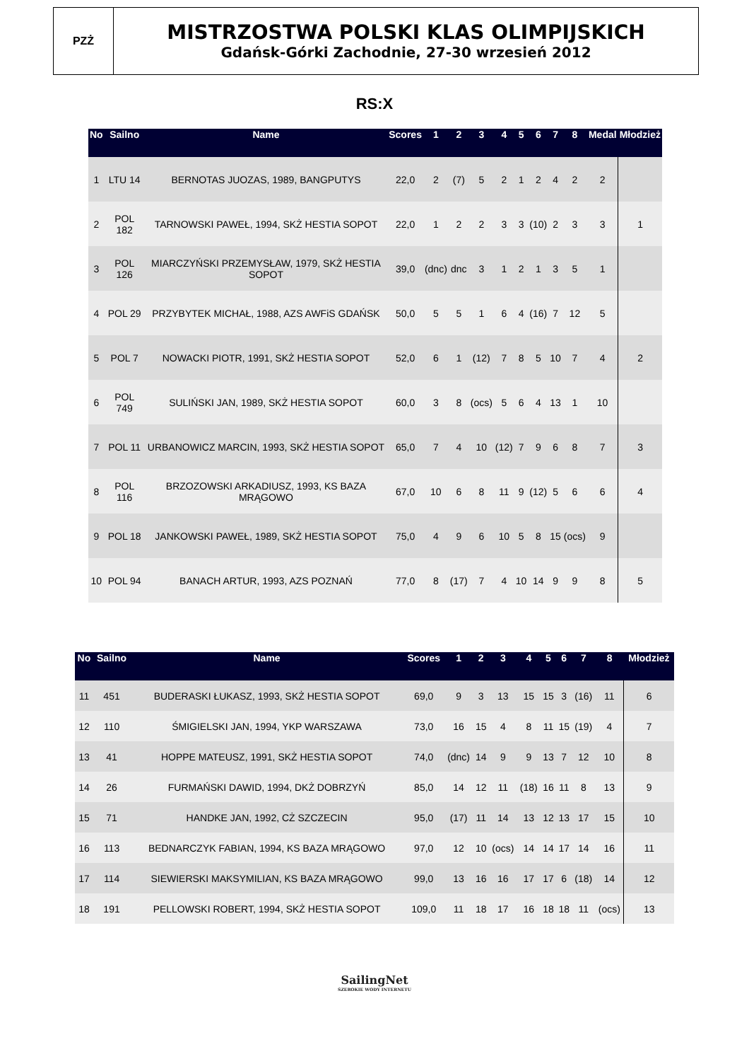PZŻ
MISTRZOSTWA POLSKI KLAS OLIMPIJSKICH
Gdańsk-Górki Zachodnie, 27-30 wrzesień 2012
RS:X
| No | Sailno | Name | Scores | 1 | 2 | 3 | 4 | 5 | 6 | 7 | 8 | Medal | Młodzież |
| --- | --- | --- | --- | --- | --- | --- | --- | --- | --- | --- | --- | --- | --- |
| 1 | LTU 14 | BERNOTAS JUOZAS, 1989, BANGPUTYS | 22,0 | 2 | (7) | 5 | 2 | 1 | 2 | 4 | 2 | 2 | |
| 2 | POL 182 | TARNOWSKI PAWEŁ, 1994, SKŻ HESTIA SOPOT | 22,0 | 1 | 2 | 2 | 3 | 3 | (10) | 2 | 3 | 3 | 1 |
| 3 | POL 126 | MIARCZYŃSKI PRZEMYSŁAW, 1979, SKŻ HESTIA SOPOT | 39,0 | (dnc) | dnc | 3 | 1 | 2 | 1 | 3 | 5 | 1 | |
| 4 | POL 29 | PRZYBYTEK MICHAŁ, 1988, AZS AWFiS GDAŃSK | 50,0 | 5 | 5 | 1 | 6 | 4 | (16) | 7 | 12 | 5 | |
| 5 | POL 7 | NOWACKI PIOTR, 1991, SKŻ HESTIA SOPOT | 52,0 | 6 | 1 | (12) | 7 | 8 | 5 | 10 | 7 | 4 | 2 |
| 6 | POL 749 | SULIŃSKI JAN, 1989, SKŻ HESTIA SOPOT | 60,0 | 3 | 8 | (ocs) | 5 | 6 | 4 | 13 | 1 | 10 | |
| 7 | POL 11 | URBANOWICZ MARCIN, 1993, SKŻ HESTIA SOPOT | 65,0 | 7 | 4 | 10 | (12) | 7 | 9 | 6 | 8 | 7 | 3 |
| 8 | POL 116 | BRZOZOWSKI ARKADIUSZ, 1993, KS BAZA MRĄGOWO | 67,0 | 10 | 6 | 8 | 11 | 9 | (12) | 5 | 6 | 6 | 4 |
| 9 | POL 18 | JANKOWSKI PAWEŁ, 1989, SKŻ HESTIA SOPOT | 75,0 | 4 | 9 | 6 | 10 | 5 | 8 | 15 | (ocs) | 9 | |
| 10 | POL 94 | BANACH ARTUR, 1993, AZS POZNAŃ | 77,0 | 8 | (17) | 7 | 4 | 10 | 14 | 9 | 9 | 8 | 5 |
| No | Sailno | Name | Scores | 1 | 2 | 3 | 4 | 5 | 6 | 7 | 8 | Młodzież |
| --- | --- | --- | --- | --- | --- | --- | --- | --- | --- | --- | --- | --- |
| 11 | 451 | BUDERASKI ŁUKASZ, 1993, SKŻ HESTIA SOPOT | 69,0 | 9 | 3 | 13 | 15 | 15 | 3 | (16) | 11 | 6 |
| 12 | 110 | ŚMIGIELSKI JAN, 1994, YKP WARSZAWA | 73,0 | 16 | 15 | 4 | 8 | 11 | 15 | (19) | 4 | 7 |
| 13 | 41 | HOPPE MATEUSZ, 1991, SKŻ HESTIA SOPOT | 74,0 | (dnc) | 14 | 9 | 9 | 13 | 7 | 12 | 10 | 8 |
| 14 | 26 | FURMAŃSKI DAWID, 1994, DKŻ DOBRZYŃ | 85,0 | 14 | 12 | 11 | (18) | 16 | 11 | 8 | 13 | 9 |
| 15 | 71 | HANDKE JAN, 1992, CŻ SZCZECIN | 95,0 | (17) | 11 | 14 | 13 | 12 | 13 | 17 | 15 | 10 |
| 16 | 113 | BEDNARCZYK FABIAN, 1994, KS BAZA MRĄGOWO | 97,0 | 12 | 10 | (ocs) | 14 | 14 | 17 | 14 | 16 | 11 |
| 17 | 114 | SIEWIERSKI MAKSYMILIAN, KS BAZA MRĄGOWO | 99,0 | 13 | 16 | 16 | 17 | 17 | 6 | (18) | 14 | 12 |
| 18 | 191 | PELLOWSKI ROBERT, 1994, SKŻ HESTIA SOPOT | 109,0 | 11 | 18 | 17 | 16 | 18 | 18 | 11 | (ocs) | 13 |
SailingNet
SZEROKIE WODY INTERNETU